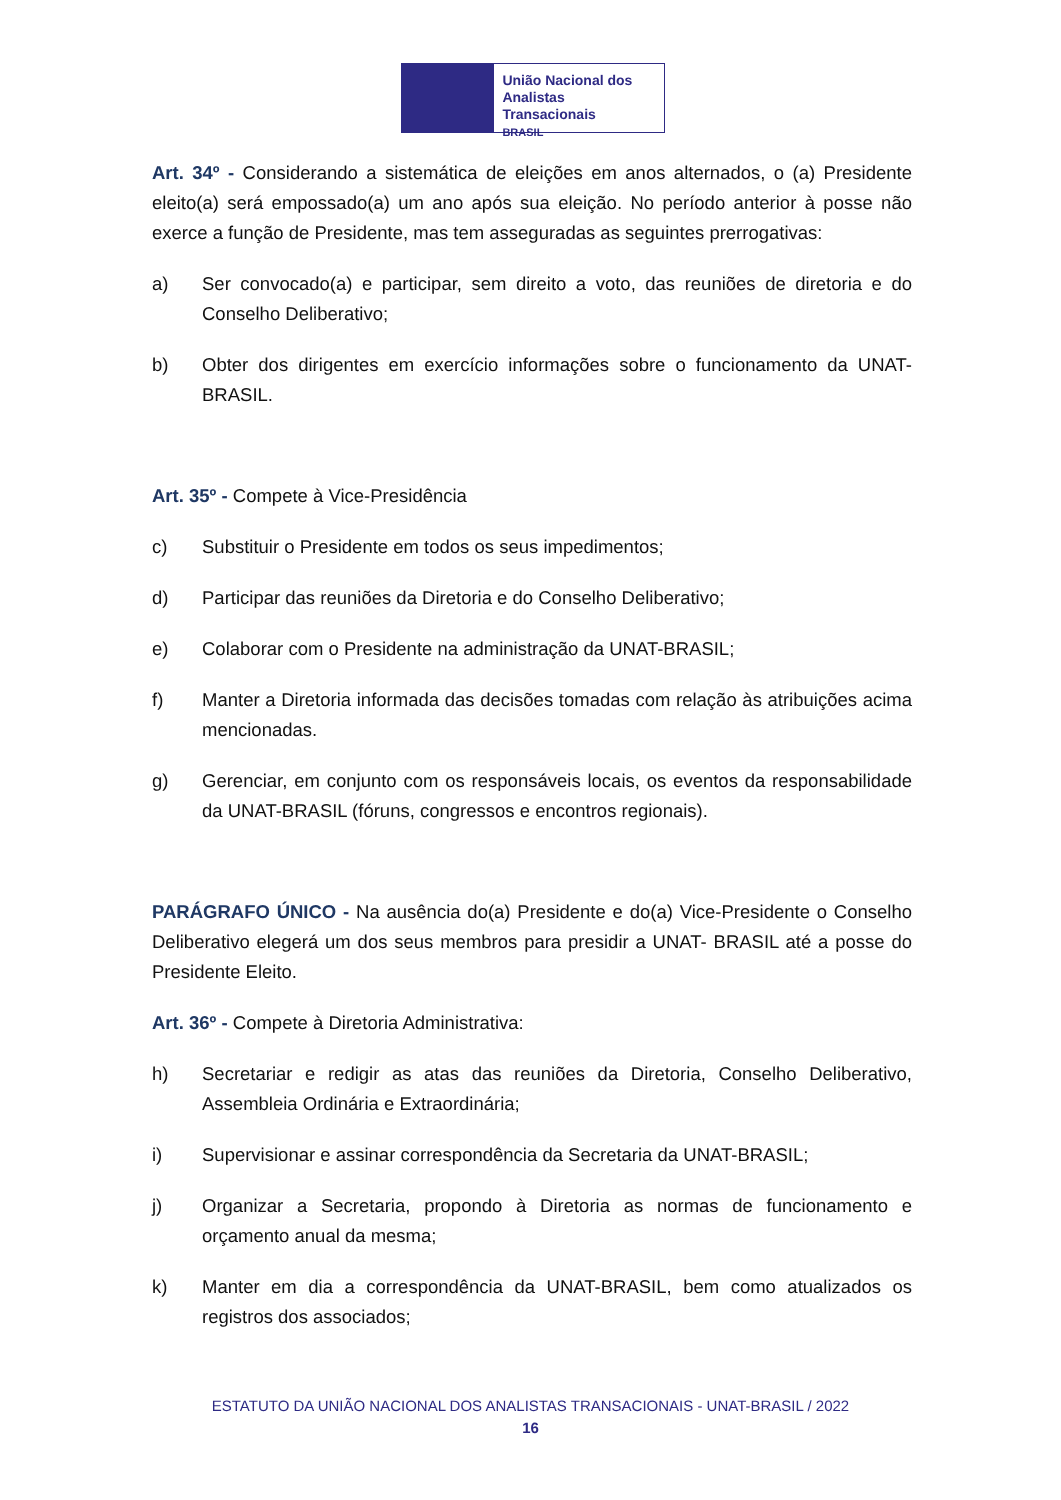União Nacional dos
Analistas Transacionais
BRASIL
Art. 34º - Considerando a sistemática de eleições em anos alternados, o (a) Presidente eleito(a) será empossado(a) um ano após sua eleição. No período anterior à posse não exerce a função de Presidente, mas tem asseguradas as seguintes prerrogativas:
a) Ser convocado(a) e participar, sem direito a voto, das reuniões de diretoria e do Conselho Deliberativo;
b) Obter dos dirigentes em exercício informações sobre o funcionamento da UNAT-BRASIL.
Art. 35º - Compete à Vice-Presidência
c) Substituir o Presidente em todos os seus impedimentos;
d) Participar das reuniões da Diretoria e do Conselho Deliberativo;
e) Colaborar com o Presidente na administração da UNAT-BRASIL;
f) Manter a Diretoria informada das decisões tomadas com relação às atribuições acima mencionadas.
g) Gerenciar, em conjunto com os responsáveis locais, os eventos da responsabilidade da UNAT-BRASIL (fóruns, congressos e encontros regionais).
PARÁGRAFO ÚNICO - Na ausência do(a) Presidente e do(a) Vice-Presidente o Conselho Deliberativo elegerá um dos seus membros para presidir a UNAT- BRASIL até a posse do Presidente Eleito.
Art. 36º - Compete à Diretoria Administrativa:
h) Secretariar e redigir as atas das reuniões da Diretoria, Conselho Deliberativo, Assembleia Ordinária e Extraordinária;
i) Supervisionar e assinar correspondência da Secretaria da UNAT-BRASIL;
j) Organizar a Secretaria, propondo à Diretoria as normas de funcionamento e orçamento anual da mesma;
k) Manter em dia a correspondência da UNAT-BRASIL, bem como atualizados os registros dos associados;
ESTATUTO DA UNIÃO NACIONAL DOS ANALISTAS TRANSACIONAIS - UNAT-BRASIL / 2022
16